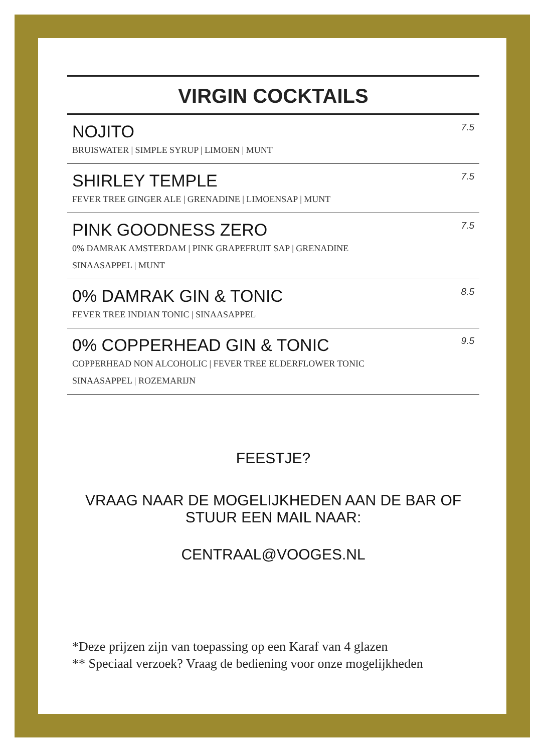VIRGIN COCKTAILS
NOJITO
BRUISWATER | SIMPLE SYRUP | LIMOEN | MUNT
7.5
SHIRLEY TEMPLE
FEVER TREE GINGER ALE | GRENADINE | LIMOENSAP | MUNT
7.5
PINK GOODNESS ZERO
0% DAMRAK AMSTERDAM | PINK GRAPEFRUIT SAP | GRENADINE
SINAASAPPEL | MUNT
7.5
0% DAMRAK GIN & TONIC
FEVER TREE INDIAN TONIC | SINAASAPPEL
8.5
0% COPPERHEAD GIN & TONIC
COPPERHEAD NON ALCOHOLIC | FEVER TREE ELDERFLOWER TONIC
SINAASAPPEL | ROZEMARIJN
9.5
FEESTJE?
VRAAG NAAR DE MOGELIJKHEDEN AAN DE BAR OF
STUUR EEN MAIL NAAR:
CENTRAAL@VOOGES.NL
*Deze prijzen zijn van toepassing op een Karaf van 4 glazen
** Speciaal verzoek? Vraag de bediening voor onze mogelijkheden